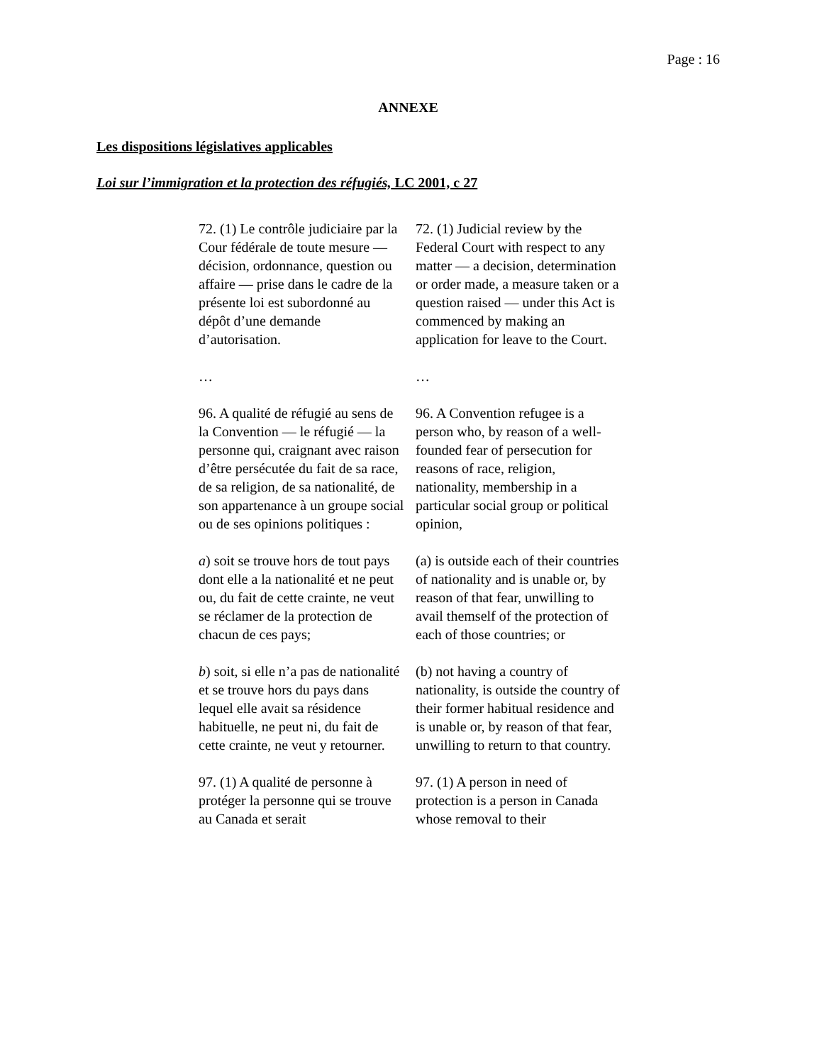Page : 16
ANNEXE
Les dispositions législatives applicables
Loi sur l’immigration et la protection des réfugiés, LC 2001, c 27
72. (1) Le contrôle judiciaire par la Cour fédérale de toute mesure — décision, ordonnance, question ou affaire — prise dans le cadre de la présente loi est subordonné au dépôt d’une demande d’autorisation.
72. (1) Judicial review by the Federal Court with respect to any matter — a decision, determination or order made, a measure taken or a question raised — under this Act is commenced by making an application for leave to the Court.
… …
96. A qualité de réfugié au sens de la Convention — le réfugié — la personne qui, craignant avec raison d’être persécutée du fait de sa race, de sa religion, de sa nationalité, de son appartenance à un groupe social ou de ses opinions politiques :
96. A Convention refugee is a person who, by reason of a well-founded fear of persecution for reasons of race, religion, nationality, membership in a particular social group or political opinion,
a) soit se trouve hors de tout pays dont elle a la nationalité et ne peut ou, du fait de cette crainte, ne veut se réclamer de la protection de chacun de ces pays;
(a) is outside each of their countries of nationality and is unable or, by reason of that fear, unwilling to avail themself of the protection of each of those countries; or
b) soit, si elle n’a pas de nationalité et se trouve hors du pays dans lequel elle avait sa résidence habituelle, ne peut ni, du fait de cette crainte, ne veut y retourner.
(b) not having a country of nationality, is outside the country of their former habitual residence and is unable or, by reason of that fear, unwilling to return to that country.
97. (1) A qualité de personne à protéger la personne qui se trouve au Canada et serait
97. (1) A person in need of protection is a person in Canada whose removal to their